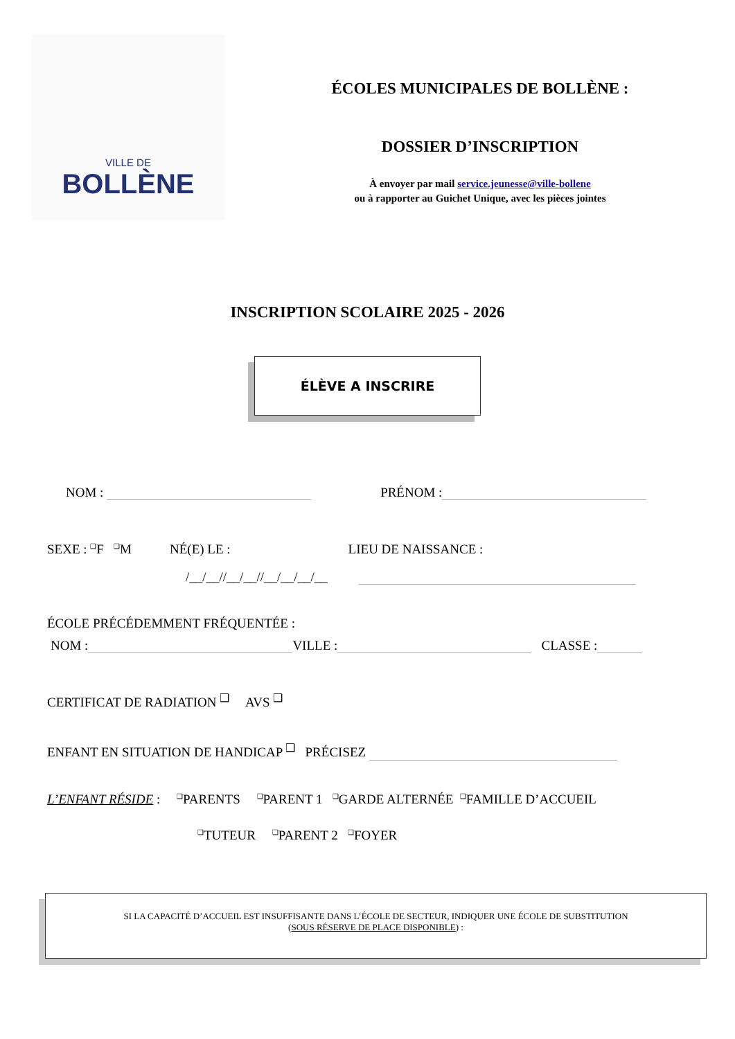VILLE DE
BOLLÈNE
ÉCOLES MUNICIPALES DE BOLLÈNE :
DOSSIER D’INSCRIPTION
À envoyer par mail service.jeunesse@ville-bollene
ou à rapporter au Guichet Unique, avec les pièces jointes
INSCRIPTION SCOLAIRE 2025 - 2026
ÉLÈVE A INSCRIRE
NOM : PRÉNOM :
SEXE : <sup>❑</sup>F <sup>❑</sup>M NÉ(E) LE : LIEU DE NAISSANCE :
/__/__//__/__//__/__/__/__
ÉCOLE PRÉCÉDEMMENT FRÉQUENTÉE :
NOM : VILLE : CLASSE :
CERTIFICAT DE RADIATION <sup>❑</sup> AVS <sup>❑</sup>
ENFANT EN SITUATION DE HANDICAP <sup>❑</sup> PRÉCISEZ
L’ENFANT RÉSIDE : <sup>❑</sup>PARENTS <sup>❑</sup>PARENT 1 <sup>❑</sup>GARDE ALTERNÉE <sup>❑</sup>FAMILLE D’ACCUEIL
<sup>❑</sup>TUTEUR <sup>❑</sup>PARENT 2 <sup>❑</sup>FOYER
SI LA CAPACITÉ D’ACCUEIL EST INSUFFISANTE DANS L’ÉCOLE DE SECTEUR, INDIQUER UNE ÉCOLE DE SUBSTITUTION
(SOUS RÉSERVE DE PLACE DISPONIBLE) :